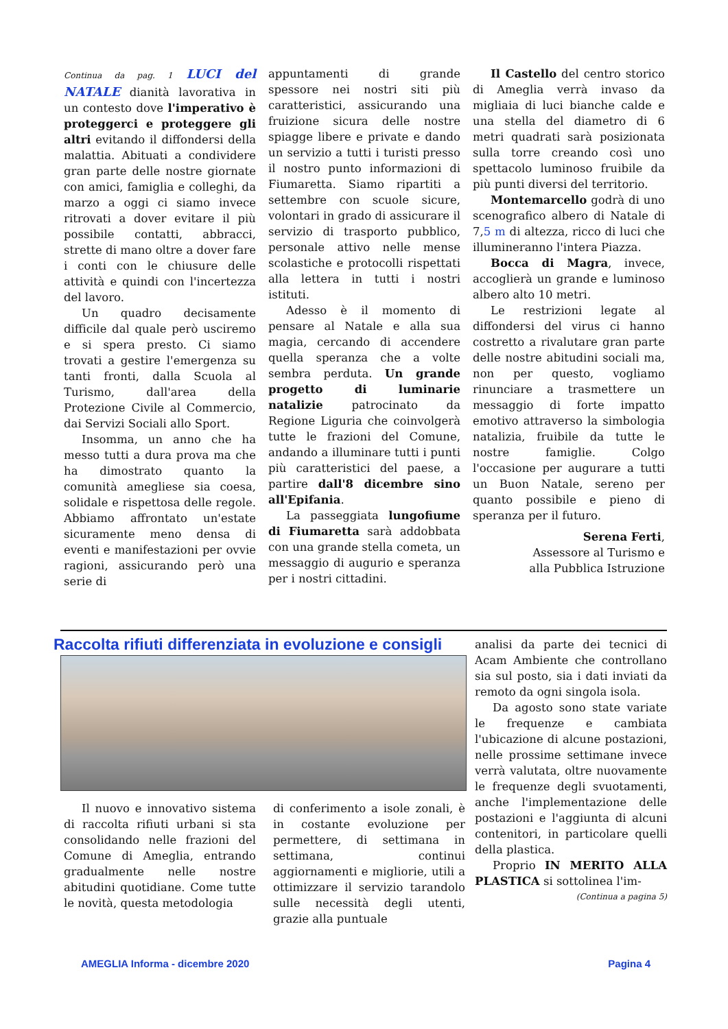Continua da pag. 1 LUCI del NATALE dianità lavorativa in un contesto dove l'imperativo è proteggerci e proteggere gli altri evitando il diffondersi della malattia. Abituati a condividere gran parte delle nostre giornate con amici, famiglia e colleghi, da marzo a oggi ci siamo invece ritrovati a dover evitare il più possibile contatti, abbracci, strette di mano oltre a dover fare i conti con le chiusure delle attività e quindi con l'incertezza del lavoro.
Un quadro decisamente difficile dal quale però usciremo e si spera presto. Ci siamo trovati a gestire l'emergenza su tanti fronti, dalla Scuola al Turismo, dall'area della Protezione Civile al Commercio, dai Servizi Sociali allo Sport.
Insomma, un anno che ha messo tutti a dura prova ma che ha dimostrato quanto la comunità amegliese sia coesa, solidale e rispettosa delle regole. Abbiamo affrontato un'estate sicuramente meno densa di eventi e manifestazioni per ovvie ragioni, assicurando però una serie di
appuntamenti di grande spessore nei nostri siti più caratteristici, assicurando una fruizione sicura delle nostre spiagge libere e private e dando un servizio a tutti i turisti presso il nostro punto informazioni di Fiumaretta. Siamo ripartiti a settembre con scuole sicure, volontari in grado di assicurare il servizio di trasporto pubblico, personale attivo nelle mense scolastiche e protocolli rispettati alla lettera in tutti i nostri istituti.
Adesso è il momento di pensare al Natale e alla sua magia, cercando di accendere quella speranza che a volte sembra perduta. Un grande progetto di luminarie natalizie patrocinato da Regione Liguria che coinvolgerà tutte le frazioni del Comune, andando a illuminare tutti i punti più caratteristici del paese, a partire dall'8 dicembre sino all'Epifania.
La passeggiata lungofiume di Fiumaretta sarà addobbata con una grande stella cometa, un messaggio di augurio e speranza per i nostri cittadini.
Il Castello del centro storico di Ameglia verrà invaso da migliaia di luci bianche calde e una stella del diametro di 6 metri quadrati sarà posizionata sulla torre creando così uno spettacolo luminoso fruibile da più punti diversi del territorio.
Montemarcello godrà di uno scenografico albero di Natale di 7,5 m di altezza, ricco di luci che illumineranno l'intera Piazza.
Bocca di Magra, invece, accoglierà un grande e luminoso albero alto 10 metri.
Le restrizioni legate al diffondersi del virus ci hanno costretto a rivalutare gran parte delle nostre abitudini sociali ma, non per questo, vogliamo rinunciare a trasmettere un messaggio di forte impatto emotivo attraverso la simbologia natalizia, fruibile da tutte le nostre famiglie. Colgo l'occasione per augurare a tutti un Buon Natale, sereno per quanto possibile e pieno di speranza per il futuro.
Serena Ferti,
Assessore al Turismo e
alla Pubblica Istruzione
Raccolta rifiuti differenziata in evoluzione e consigli
Il nuovo e innovativo sistema di raccolta rifiuti urbani si sta consolidando nelle frazioni del Comune di Ameglia, entrando gradualmente nelle nostre abitudini quotidiane. Come tutte le novità, questa metodologia
di conferimento a isole zonali, è in costante evoluzione per permettere, di settimana in settimana, continui aggiornamenti e migliorie, utili a ottimizzare il servizio tarandolo sulle necessità degli utenti, grazie alla puntuale
analisi da parte dei tecnici di Acam Ambiente che controllano sia sul posto, sia i dati inviati da remoto da ogni singola isola.
Da agosto sono state variate le frequenze e cambiata l'ubicazione di alcune postazioni, nelle prossime settimane invece verrà valutata, oltre nuovamente le frequenze degli svuotamenti, anche l'implementazione delle postazioni e l'aggiunta di alcuni contenitori, in particolare quelli della plastica.
Proprio IN MERITO ALLA PLASTICA si sottolinea l'im-
(Continua a pagina 5)
AMEGLIA Informa - dicembre 2020 Pagina 4